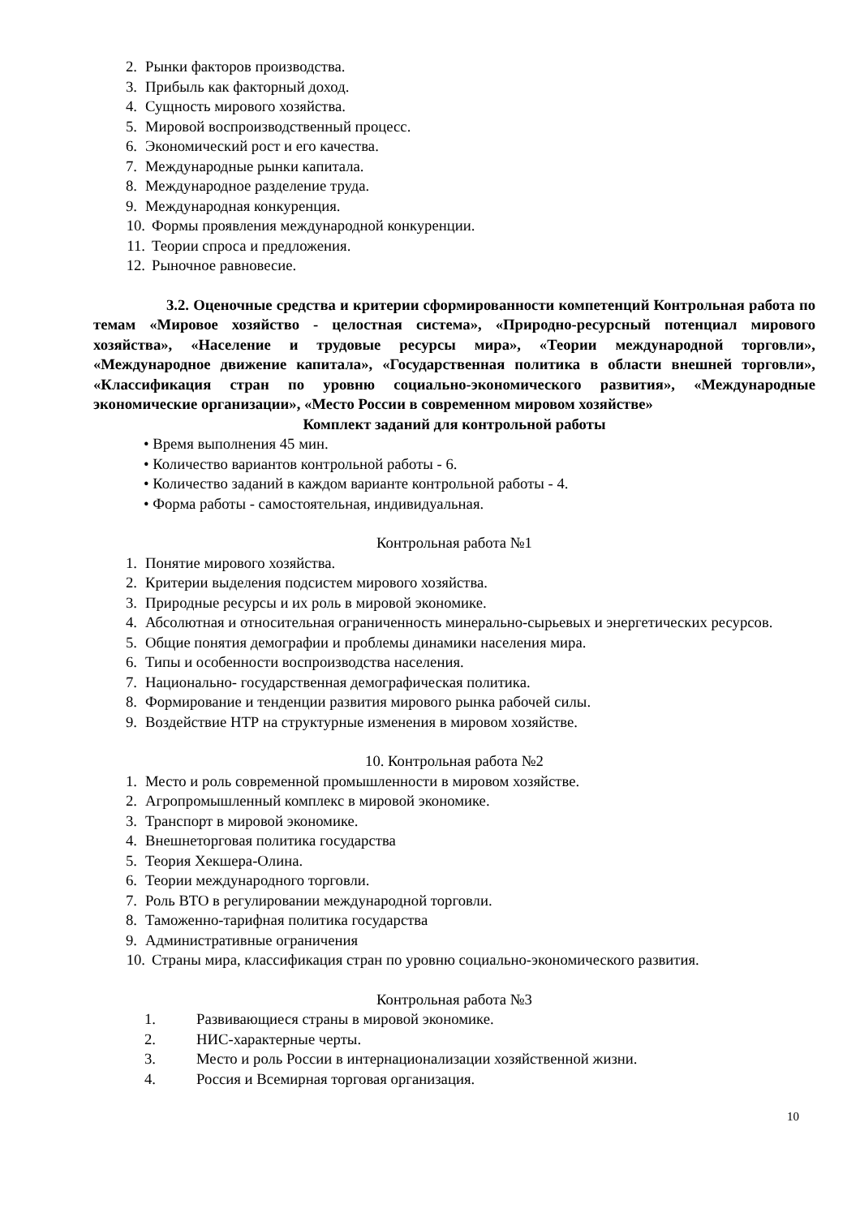2. Рынки факторов производства.
3. Прибыль как факторный доход.
4. Сущность мирового хозяйства.
5. Мировой воспроизводственный процесс.
6. Экономический рост и его качества.
7. Международные рынки капитала.
8. Международное разделение труда.
9. Международная конкуренция.
10. Формы проявления международной конкуренции.
11. Теории спроса и предложения.
12. Рыночное равновесие.
3.2. Оценочные средства и критерии сформированности компетенций Контрольная работа по темам «Мировое хозяйство - целостная система», «Природно-ресурсный потенциал мирового хозяйства», «Население и трудовые ресурсы мира», «Теории международной торговли», «Международное движение капитала», «Государственная политика в области внешней торговли», «Классификация стран по уровню социально-экономического развития», «Международные экономические организации», «Место России в современном мировом хозяйстве»
Комплект заданий для контрольной работы
• Время выполнения 45 мин.
• Количество вариантов контрольной работы - 6.
• Количество заданий в каждом варианте контрольной работы - 4.
• Форма работы - самостоятельная, индивидуальная.
Контрольная работа №1
1. Понятие мирового хозяйства.
2. Критерии выделения подсистем мирового хозяйства.
3. Природные ресурсы и их роль в мировой экономике.
4. Абсолютная и относительная ограниченность минерально-сырьевых и энергетических ресурсов.
5. Общие понятия демографии и проблемы динамики населения мира.
6. Типы и особенности воспроизводства населения.
7. Национально- государственная демографическая политика.
8. Формирование и тенденции развития мирового рынка рабочей силы.
9. Воздействие НТР на структурные изменения в мировом хозяйстве.
10. Контрольная работа №2
1. Место и роль современной промышленности в мировом хозяйстве.
2. Агропромышленный комплекс в мировой экономике.
3. Транспорт в мировой экономике.
4. Внешнеторговая политика государства
5. Теория Хекшера-Олина.
6. Теории международного торговли.
7. Роль ВТО в регулировании международной торговли.
8. Таможенно-тарифная политика государства
9. Административные ограничения
10. Страны мира, классификация стран по уровню социально-экономического развития.
Контрольная работа №3
1. Развивающиеся страны в мировой экономике.
2. НИС-характерные черты.
3. Место и роль России в интернационализации хозяйственной жизни.
4. Россия и Всемирная торговая организация.
10